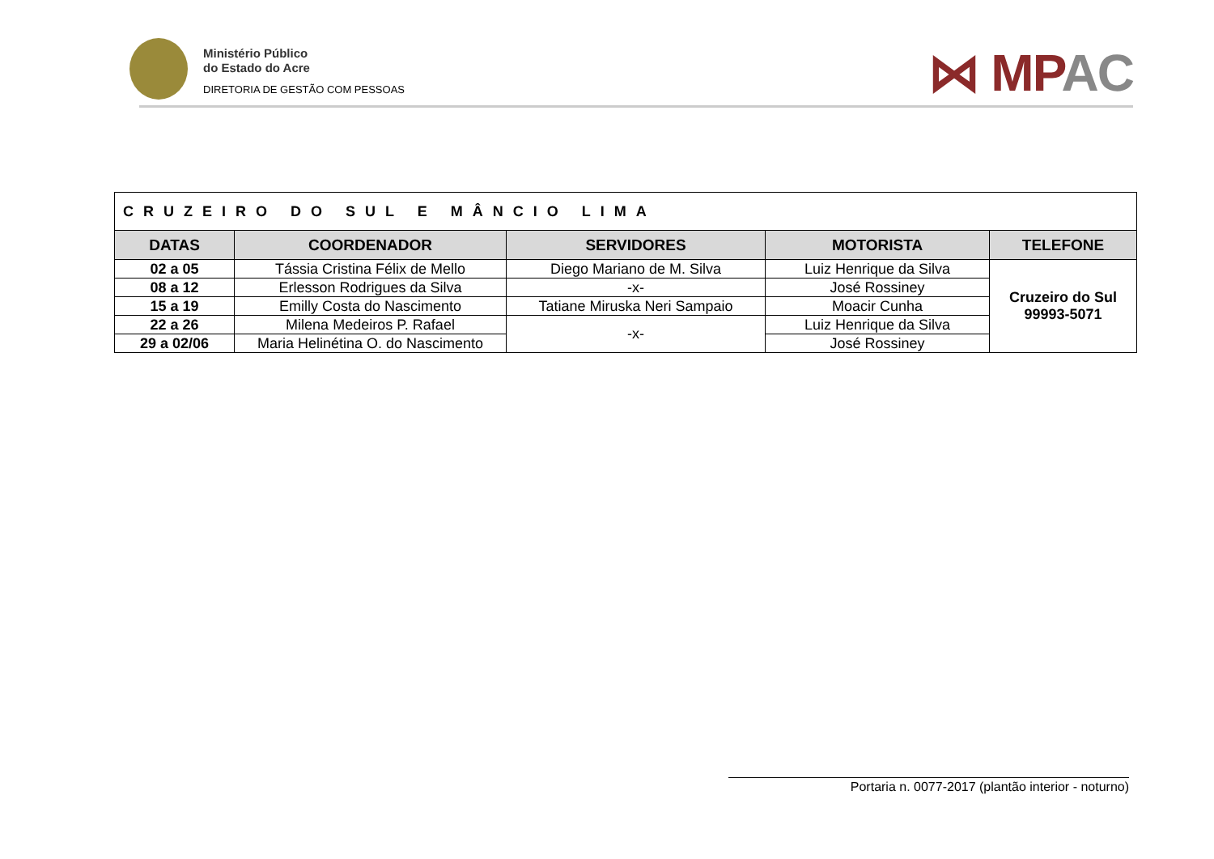Ministério Público
do Estado do Acre
DIRETORIA DE GESTÃO COM PESSOAS
⋈ MPAC
| CRUZEIRO DO SUL E MÂNCIO LIMA | | | | |
| DATAS | COORDENADOR | SERVIDORES | MOTORISTA | TELEFONE |
| 02 a 05 | Tássia Cristina Félix de Mello | Diego Mariano de M. Silva | Luiz Henrique da Silva | Cruzeiro do Sul 99993-5071 |
| 08 a 12 | Erlesson Rodrigues da Silva | -x- | José Rossiney | |
| 15 a 19 | Emilly Costa do Nascimento | Tatiane Miruska Neri Sampaio | Moacir Cunha | |
| 22 a 26 | Milena Medeiros P. Rafael | -x- | Luiz Henrique da Silva | |
| 29 a 02/06 | Maria Helinétina O. do Nascimento | | José Rossiney | |
Portaria n. 0077-2017 (plantão interior - noturno)